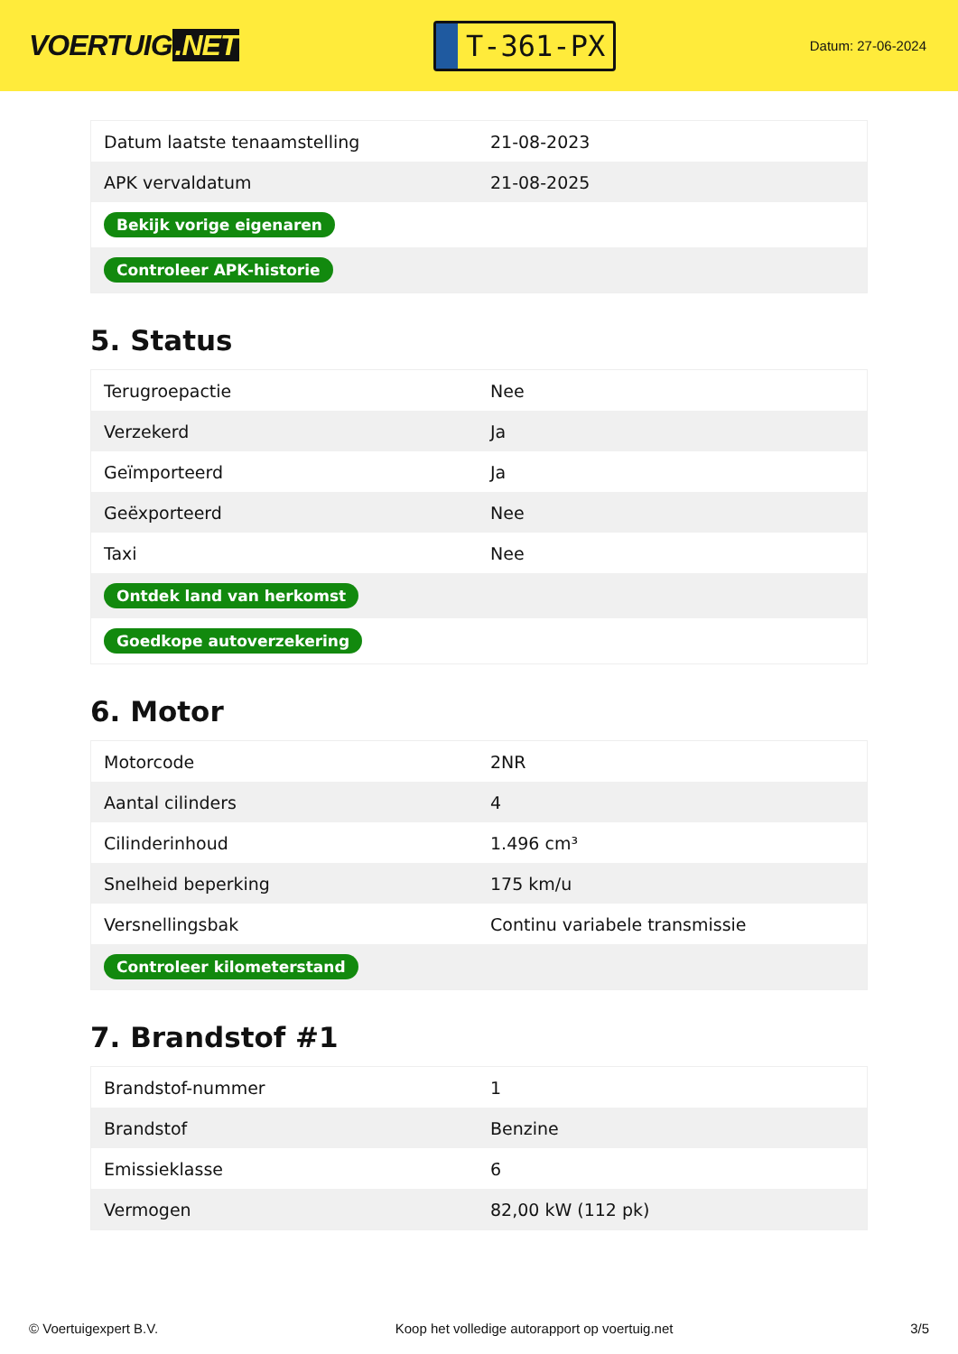VOERTUIG.NET
T-361-PX
Datum: 27-06-2024
| Datum laatste tenaamstelling | 21-08-2023 |
| APK vervaldatum | 21-08-2025 |
| Bekijk vorige eigenaren | |
| Controleer APK-historie | |
5. Status
| Terugroepactie | Nee |
| Verzekerd | Ja |
| Geïmporteerd | Ja |
| Geëxporteerd | Nee |
| Taxi | Nee |
| Ontdek land van herkomst | |
| Goedkope autoverzekering | |
6. Motor
| Motorcode | 2NR |
| Aantal cilinders | 4 |
| Cilinderinhoud | 1.496 cm³ |
| Snelheid beperking | 175 km/u |
| Versnellingsbak | Continu variabele transmissie |
| Controleer kilometerstand | |
7. Brandstof #1
| Brandstof-nummer | 1 |
| Brandstof | Benzine |
| Emissieklasse | 6 |
| Vermogen | 82,00 kW (112 pk) |
© Voertuigexpert B.V. Koop het volledige autorapport op voertuig.net 3/5